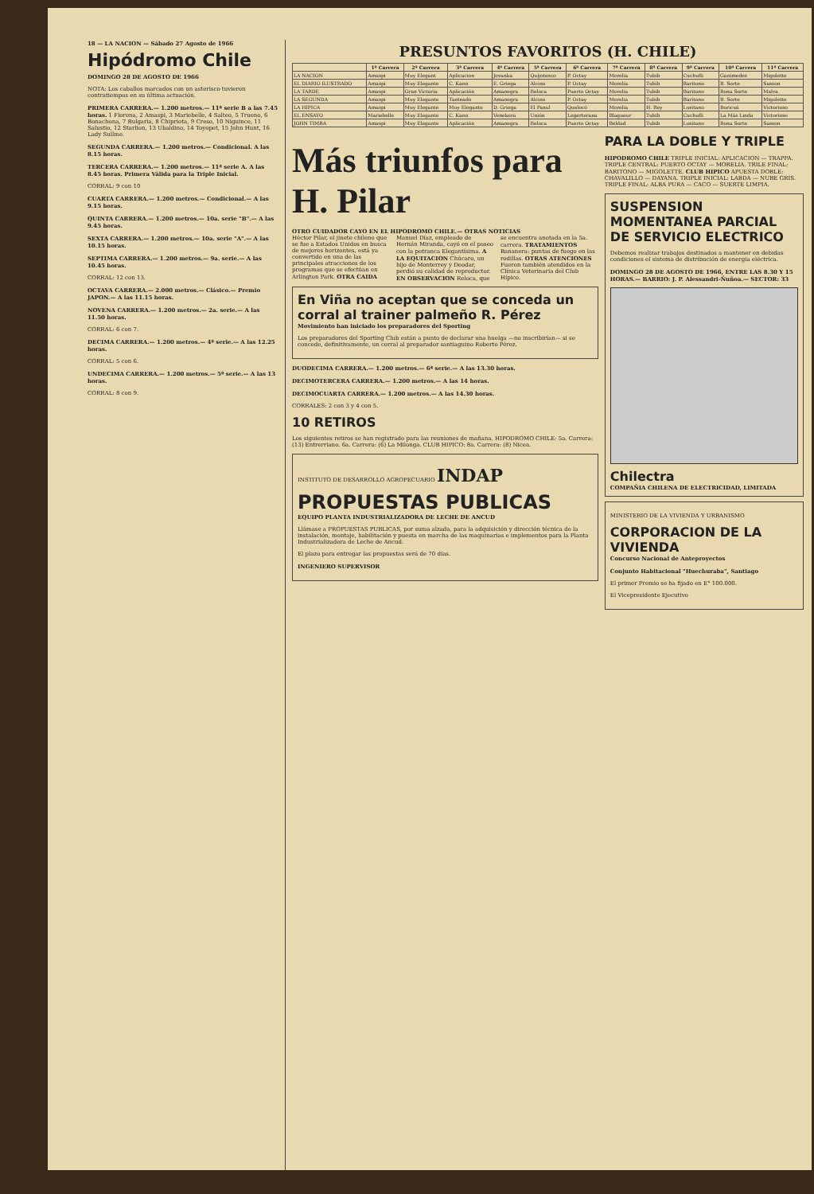18 — LA NACION — Sábado 27 Agosto de 1966
Hipódromo Chile
DOMINGO 28 DE AGOSTO DE 1966
NOTA: Los caballos marcados con un asterisco tuvieron contratiempos en su última actuación.
PRIMERA CARRERA.— 1.200 metros.— 11ª serie B a las 7.45 horas. 1 Florena, 2 Amaspi, 3 Mariebelle, 4 Salteo, 5 Trueno, 6 Bonachona, 7 Bulgaria, 8 Chipriota, 9 Creso, 10 Niguince, 11 Salustio, 12 Starlion, 13 Ubaldino, 14 Toyopet, 15 John Hunt, 16 Lady Sullme.
SEGUNDA CARRERA.— 1.200 metros.— Condicional. A las 8.15 horas.
TERCERA CARRERA.— 1.200 metros.— 11ª serie A. A las 8.45 horas. Primera Válida para la Triple Inicial.
CORRAL: 9 con 10
CUARTA CARRERA.— 1.200 metros.— Condicional.— A las 9.15 horas.
QUINTA CARRERA.— 1.200 metros.— 10a. serie "B".— A las 9.45 horas.
SEXTA CARRERA.— 1.200 metros.— 10a. serie "A".— A las 10.15 horas.
SEPTIMA CARRERA.— 1.200 metros.— 9a. serie.— A las 10.45 horas.
CORRAL: 12 con 13.
OCTAVA CARRERA.— 2.000 metros.— Clásico.— Premio JAPON.— A las 11.15 horas.
NOVENA CARRERA.— 1.200 metros.— 2a. serie.— A las 11.50 horas.
CORRAL: 6 con 7.
DECIMA CARRERA.— 1.200 metros.— 4ª serie.— A las 12.25 horas.
CORRAL: 5 con 6.
UNDECIMA CARRERA.— 1.200 metros.— 5ª serie.— A las 13 horas.
CORRAL: 8 con 9.
PRESUNTOS FAVORITOS (H. CHILE)
| | 1ª Carrera | 2ª Carrera | 3ª Carrera | 4ª Carrera | 5ª Carrera | 6ª Carrera | 7ª Carrera | 8ª Carrera | 9ª Carrera | 10ª Carrera | 11ª Carrera |
| --- | --- | --- | --- | --- | --- | --- | --- | --- | --- | --- | --- |
| LA NACION | Amaspi | Muy Elegant | Aplicacion | Jovanka | Quijotesco | P. Octay | Morelia | Tubib | Cuchufli | Ganimedes | Migolette |
| EL DIARIO ILUSTRADO | Amaspi | Muy Elegante | C. Kann | E. Griega | Alcino | P. Octay | Morelia | Tubib | Baritono | B. Sorte | Sasson |
| LA TARDE | Amaspi | Gran Victoria | Aplicación | Amanegra | Reloca | Puerto Octay | Morelia | Tubib | Baritono | Bona Sorte | Malva |
| LA SEGUNDA | Amaspi | Muy Elegante | Tanteado | Amanegra | Alcino | P. Octay | Morelia | Tubib | Baritono | B. Sorte | Migolette |
| LA HIPICA | Amaspi | Muy Elegante | Muy Elegante | D. Griega | El Panul | Quelocó | Morelia | H. Rey | Lusitano | Boricuá | Victorioso |
| EL ENSAYO | Mariebelle | Muy Elegante | C. Kann | Venekora | Unión | Legerterana | Blagueur | Tubib | Cuchufli | La Más Linda | Victorioso |
| JOHN TIMBA | Amaspi | Muy Elegante | Aplicación | Amanegra | Reloca | Puerto Octay | Beldad | Tubib | Lusitano | Bona Sorte | Sasson |
Más triunfos para H. Pilar
OTRO CUIDADOR CAYO EN EL HIPODROMO CHILE.— OTRAS NOTICIAS
Héctor Pilar, el jinete chileno que se fue a Estados Unidos en busca de mejores horizontes, está ya convertido en una de las principales atracciones de los programas que se efectúan en Arlington Park. OTRA CAIDA Manuel Díaz, empleado de Hernán Miranda, cayó en el paseo con la potranca Elegantísima. A LA EQUITACION Chúcaro, un hijo de Monterrey y Deodar, perdió su calidad de reproductor. EN OBSERVACION Reloca, que se encuentra anotada en la 5a. carrera. TRATAMIENTOS Bananera: puntas de fuego en las rodillas. OTRAS ATENCIONES Fueron también atendidos en la Clínica Veterinaria del Club Hípico.
En Viña no aceptan que se conceda un corral al trainer palmeño R. Pérez
Movimiento han iniciado los preparadores del Sporting
Los preparadores del Sporting Club están a punto de declarar una huelga —no inscribirían— si se concede, definitivamente, un corral al preparador santiaguino Roberto Pérez.
DUODECIMA CARRERA.— 1.200 metros.— 6ª serie.— A las 13.30 horas.
DECIMOTERCERA CARRERA.— 1.200 metros.— A las 14 horas.
DECIMOCUARTA CARRERA.— 1.200 metros.— A las 14.30 horas.
CORRALES: 2 con 3 y 4 con 5.
10 RETIROS
Los siguientes retiros se han registrado para las reuniones de mañana. HIPODROMO CHILE: 5a. Carrera: (13) Entrerriano. 6a. Carrera: (6) La Milonga. CLUB HIPICO: 8a. Carrera: (8) Nicea.
INSTITUTO DE DESARROLLO AGROPECUARIO INDAP
PROPUESTAS PUBLICAS
EQUIPO PLANTA INDUSTRIALIZADORA DE LECHE DE ANCUD
Llámase a PROPUESTAS PUBLICAS, por suma alzada, para la adquisición y dirección técnica de la instalación, montaje, habilitación y puesta en marcha de las maquinarias e implementos para la Planta Industrializadora de Leche de Ancud.
El plazo para entregar las propuestas será de 70 días.
INGENIERO SUPERVISOR
PARA LA DOBLE Y TRIPLE
HIPODROMO CHILE TRIPLE INICIAL: APLICACION — TRAPPA. TRIPLE CENTRAL: PUERTO OCTAY — MORELIA. TRILE FINAL: BARITONO — MIGOLETTE. CLUB HIPICO APUESTA DOBLE: CHAVALILLO — DAYANA. TRIPLE INICIAL: LABDA — NUBE GRIS. TRIPLE FINAL: ALBA PURA — CACO — SUERTE LIMPIA.
SUSPENSION MOMENTANEA PARCIAL DE SERVICIO ELECTRICO
Debemos realizar trabajos destinados a mantener en debidas condiciones el sistema de distribución de energía eléctrica.
DOMINGO 28 DE AGOSTO DE 1966, ENTRE LAS 8.30 Y 15 HORAS.— BARRIO: J. P. Alessandri-Ñuñoa.— SECTOR: 33
Chilectra
COMPAÑIA CHILENA DE ELECTRICIDAD, LIMITADA
MINISTERIO DE LA VIVIENDA Y URBANISMO
CORPORACION DE LA VIVIENDA
Concurso Nacional de Anteproyectos
Conjunto Habitacional "Huechuraba", Santiago
El primer Premio se ha fijado en E° 100.000.
El Vicepresidente Ejecutivo